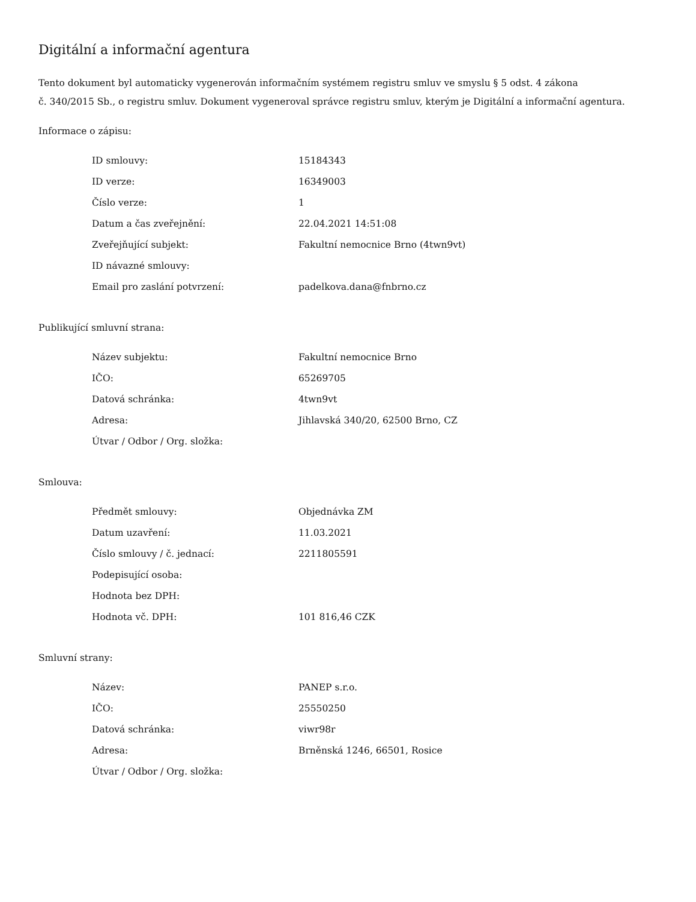Digitální a informační agentura
Tento dokument byl automaticky vygenerován informačním systémem registru smluv ve smyslu § 5 odst. 4 zákona
č. 340/2015 Sb., o registru smluv. Dokument vygeneroval správce registru smluv, kterým je Digitální a informační agentura.
Informace o zápisu:
| ID smlouvy: | 15184343 |
| ID verze: | 16349003 |
| Číslo verze: | 1 |
| Datum a čas zveřejnění: | 22.04.2021 14:51:08 |
| Zveřejňující subjekt: | Fakultní nemocnice Brno (4twn9vt) |
| ID návazné smlouvy: | |
| Email pro zaslání potvrzení: | padelkova.dana@fnbrno.cz |
Publikující smluvní strana:
| Název subjektu: | Fakultní nemocnice Brno |
| IČO: | 65269705 |
| Datová schránka: | 4twn9vt |
| Adresa: | Jihlavská 340/20, 62500 Brno, CZ |
| Útvar / Odbor / Org. složka: | |
Smlouva:
| Předmět smlouvy: | Objednávka ZM |
| Datum uzavření: | 11.03.2021 |
| Číslo smlouvy / č. jednací: | 2211805591 |
| Podepisující osoba: | |
| Hodnota bez DPH: | |
| Hodnota vč. DPH: | 101 816,46 CZK |
Smluvní strany:
| Název: | PANEP s.r.o. |
| IČO: | 25550250 |
| Datová schránka: | viwr98r |
| Adresa: | Brněnská 1246, 66501, Rosice |
| Útvar / Odbor / Org. složka: | |